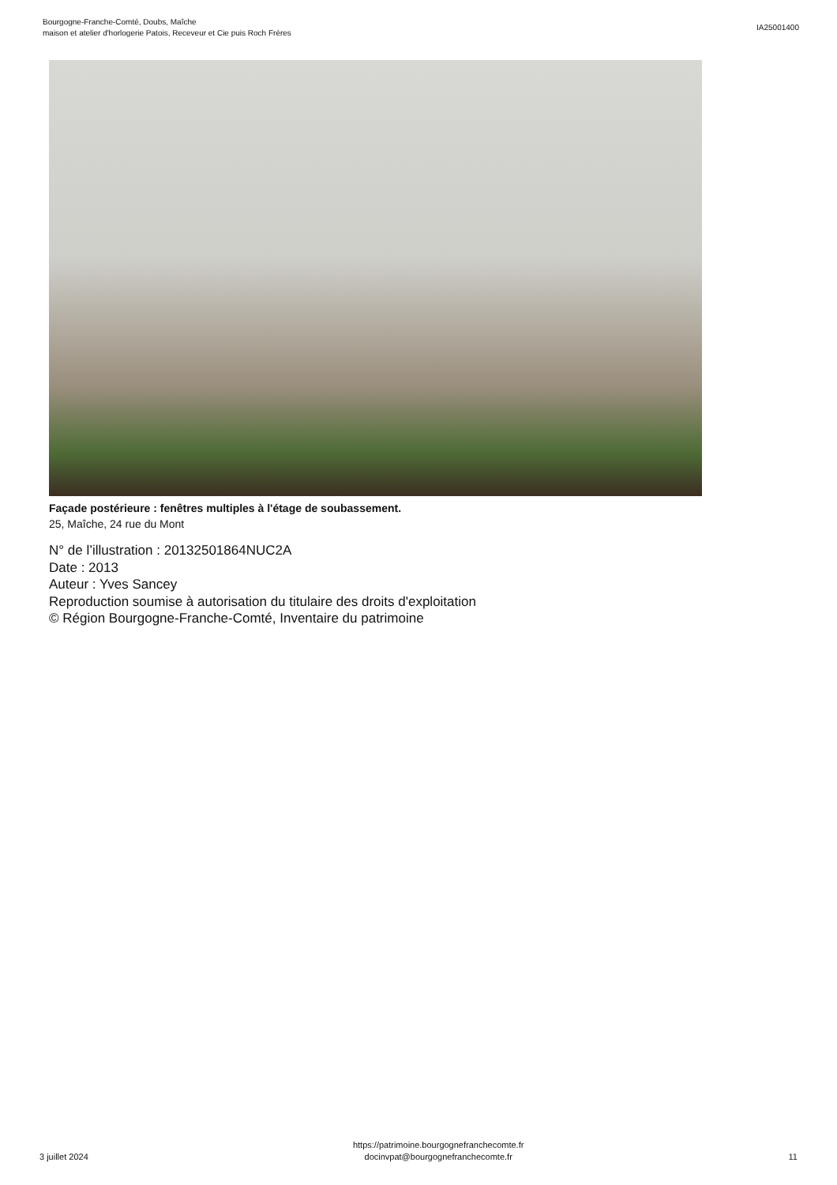Bourgogne-Franche-Comté, Doubs, Maîche
maison et atelier d'horlogerie Patois, Receveur et Cie puis Roch Frères
IA25001400
Façade postérieure : fenêtres multiples à l'étage de soubassement.
25, Maîche, 24 rue du Mont
N° de l’illustration : 20132501864NUC2A
Date : 2013
Auteur : Yves Sancey
Reproduction soumise à autorisation du titulaire des droits d'exploitation
© Région Bourgogne-Franche-Comté, Inventaire du patrimoine
3 juillet 2024
https://patrimoine.bourgognefranchecomte.fr
docinvpat@bourgognefranchecomte.fr
11